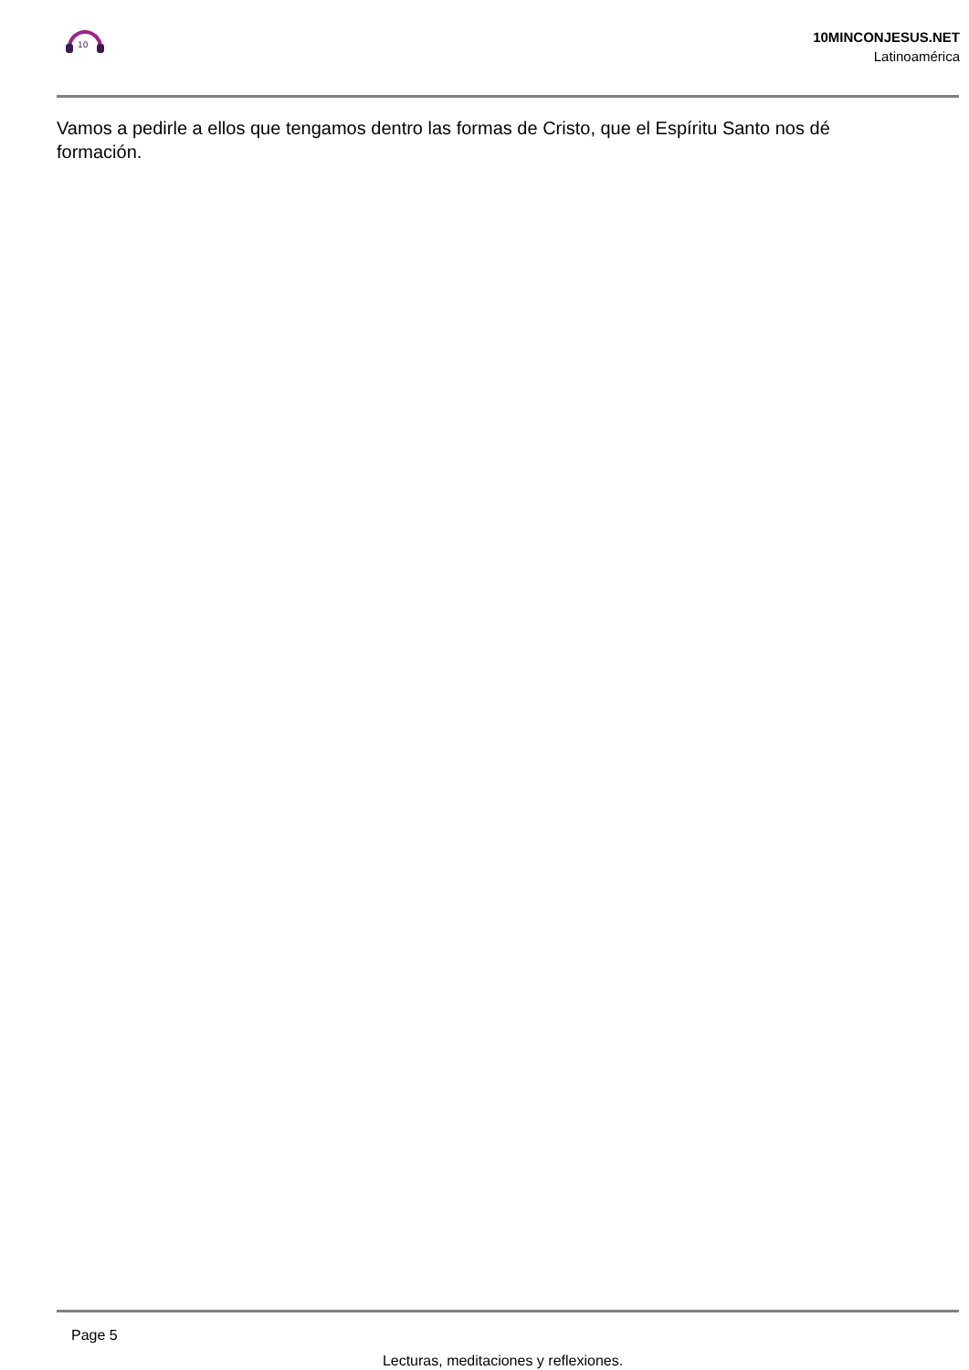10
10MINCONJESUS.NET
Latinoamérica
Vamos a pedirle a ellos que tengamos dentro las formas de Cristo, que el Espíritu Santo nos dé formación.
Page 5
Lecturas, meditaciones y reflexiones.